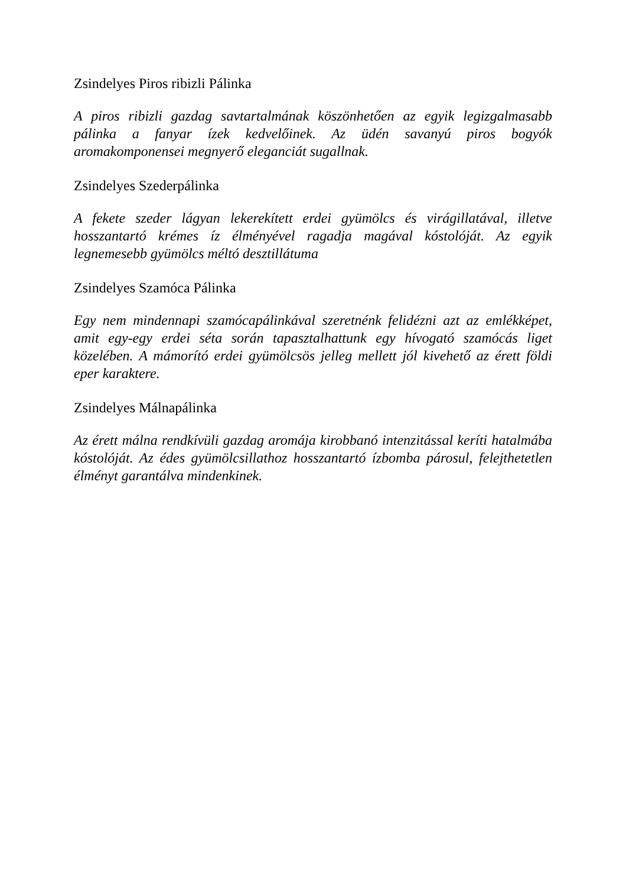Zsindelyes Piros ribizli Pálinka
A piros ribizli gazdag savtartalmának köszönhetően az egyik legizgalmasabb pálinka a fanyar ízek kedvelőinek. Az üdén savanyú piros bogyók aromakomponensei megnyerő eleganciát sugallnak.
Zsindelyes Szederpálinka
A fekete szeder lágyan lekerekített erdei gyümölcs és virágillatával, illetve hosszantartó krémes íz élményével ragadja magával kóstolóját. Az egyik legnemesebb gyümölcs méltó desztillátuma
Zsindelyes Szamóca Pálinka
Egy nem mindennapi szamócapálinkával szeretnénk felidézni azt az emlékképet, amit egy-egy erdei séta során tapasztalhattunk egy hívogató szamócás liget közelében. A mámorító erdei gyümölcsös jelleg mellett jól kivehető az érett földi eper karaktere.
Zsindelyes Málnapálinka
Az érett málna rendkívüli gazdag aromája kirobbanó intenzitással keríti hatalmába kóstolóját. Az édes gyümölcsillathoz hosszantartó ízbomba párosul, felejthetetlen élményt garantálva mindenkinek.